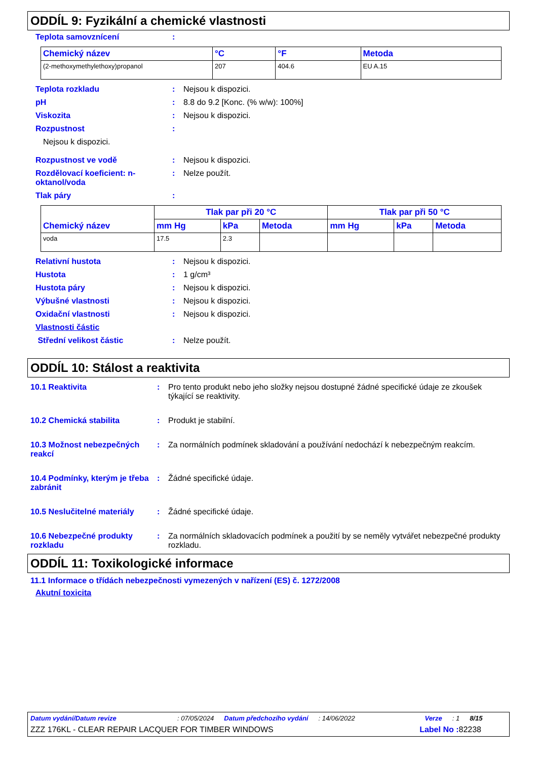ODDÍL 9: Fyzikální a chemické vlastnosti
Teplota samovznícení :
| Chemický název | °C | °F | Metoda |
| --- | --- | --- | --- |
| (2-methoxymethylethoxy)propanol | 207 | 404.6 | EU A.15 |
Teplota rozkladu : Nejsou k dispozici.
pH : 8.8 do 9.2 [Konc. (% w/w): 100%]
Viskozita : Nejsou k dispozici.
Rozpustnost :
Nejsou k dispozici.
Rozpustnost ve vodě : Nejsou k dispozici.
Rozdělovací koeficient: n-oktanol/voda
: Nelze použít.
Tlak páry :
| Chemický název | Tlak par při 20 °C | | | Tlak par při 50 °C | | |
| --- | --- | --- | --- | --- | --- | --- |
| | mm Hg | kPa | Metoda | mm Hg | kPa | Metoda |
| voda | 17.5 | 2.3 | | | | |
Relativní hustota : Nejsou k dispozici.
Hustota : 1 g/cm³
Hustota páry : Nejsou k dispozici.
Výbušné vlastnosti : Nejsou k dispozici.
Oxidační vlastnosti : Nejsou k dispozici.
Vlastnosti částic
Střední velikost částic : Nelze použít.
ODDÍL 10: Stálost a reaktivita
10.1 Reaktivita : Pro tento produkt nebo jeho složky nejsou dostupné žádné specifické údaje ze zkoušek týkající se reaktivity.
10.2 Chemická stabilita : Produkt je stabilní.
10.3 Možnost nebezpečných reakcí
: Za normálních podmínek skladování a používání nedochází k nebezpečným reakcím.
10.4 Podmínky, kterým je třeba zabránit
: Žádné specifické údaje.
10.5 Neslučitelné materiály
: Žádné specifické údaje.
10.6 Nebezpečné produkty rozkladu
: Za normálních skladovacích podmínek a použití by se neměly vytvářet nebezpečné produkty rozkladu.
ODDÍL 11: Toxikologické informace
11.1 Informace o třídách nebezpečnosti vymezených v nařízení (ES) č. 1272/2008
Akutní toxicita
Datum vydání/Datum revize: 07/05/2024 Datum předchozího vydání: 14/06/2022 Verze: 1 8/15
ZZZ 176KL - CLEAR REPAIR LACQUER FOR TIMBER WINDOWS Label No : 82238